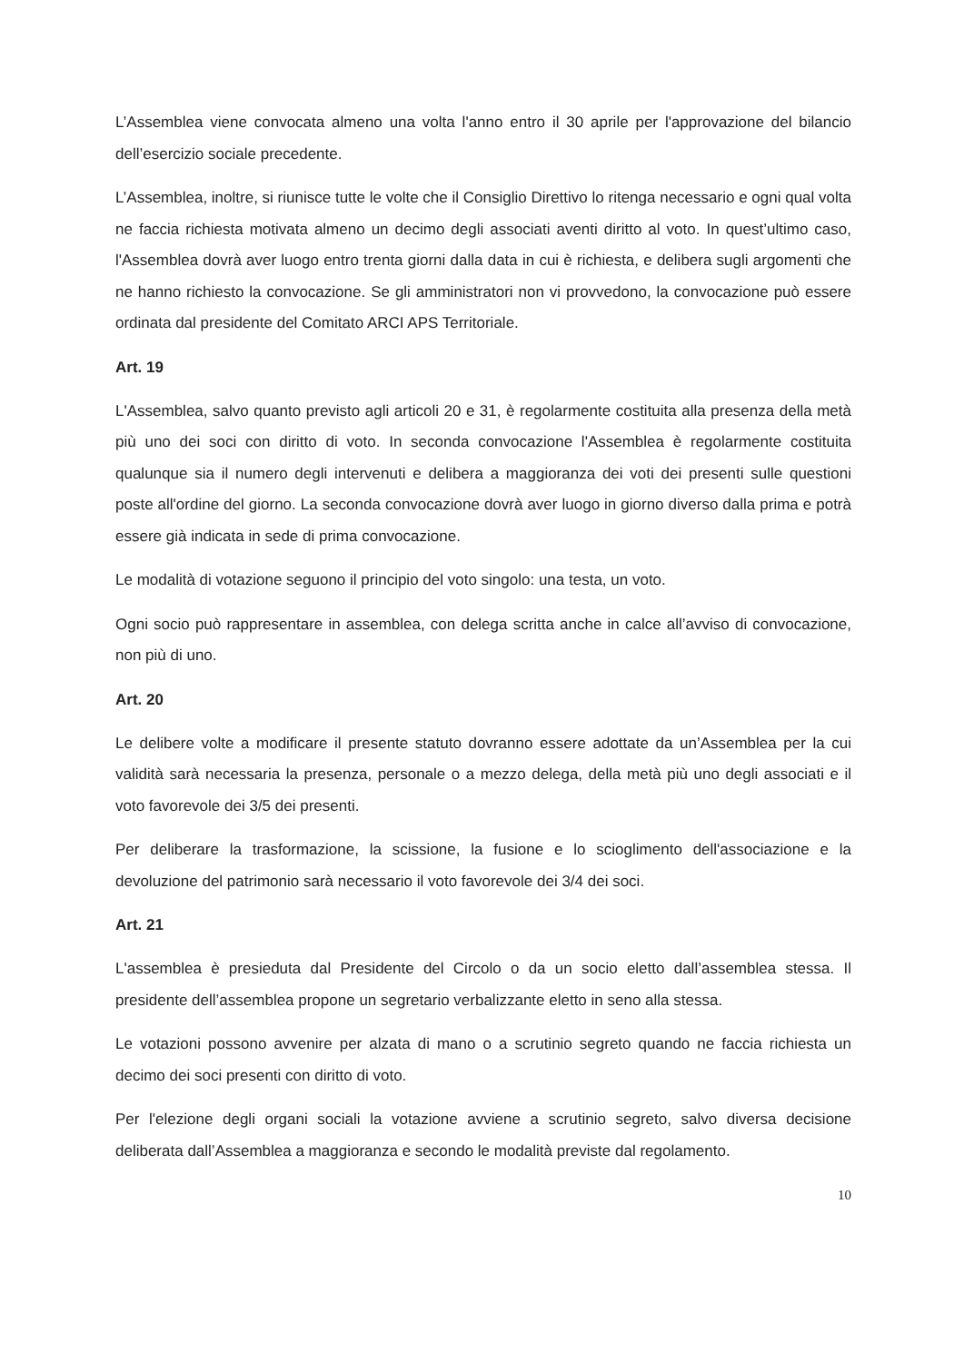L’Assemblea viene convocata almeno una volta l'anno entro il 30 aprile per l'approvazione del bilancio dell’esercizio sociale precedente.
L’Assemblea, inoltre, si riunisce tutte le volte che il Consiglio Direttivo lo ritenga necessario e ogni qual volta ne faccia richiesta motivata almeno un decimo degli associati aventi diritto al voto. In quest’ultimo caso, l'Assemblea dovrà aver luogo entro trenta giorni dalla data in cui è richiesta, e delibera sugli argomenti che ne hanno richiesto la convocazione. Se gli amministratori non vi provvedono, la convocazione può essere ordinata dal presidente del Comitato ARCI APS Territoriale.
Art. 19
L'Assemblea, salvo quanto previsto agli articoli 20 e 31, è regolarmente costituita alla presenza della metà più uno dei soci con diritto di voto. In seconda convocazione l'Assemblea è regolarmente costituita qualunque sia il numero degli intervenuti e delibera a maggioranza dei voti dei presenti sulle questioni poste all'ordine del giorno. La seconda convocazione dovrà aver luogo in giorno diverso dalla prima e potrà essere già indicata in sede di prima convocazione.
Le modalità di votazione seguono il principio del voto singolo: una testa, un voto.
Ogni socio può rappresentare in assemblea, con delega scritta anche in calce all’avviso di convocazione, non più di uno.
Art. 20
Le delibere volte a modificare il presente statuto dovranno essere adottate da un’Assemblea per la cui validità sarà necessaria la presenza, personale o a mezzo delega, della metà più uno degli associati e il voto favorevole dei 3/5 dei presenti.
Per deliberare la trasformazione, la scissione, la fusione e lo scioglimento dell'associazione e la devoluzione del patrimonio sarà necessario il voto favorevole dei 3/4 dei soci.
Art. 21
L'assemblea è presieduta dal Presidente del Circolo o da un socio eletto dall’assemblea stessa. Il presidente dell’assemblea propone un segretario verbalizzante eletto in seno alla stessa.
Le votazioni possono avvenire per alzata di mano o a scrutinio segreto quando ne faccia richiesta un decimo dei soci presenti con diritto di voto.
Per l'elezione degli organi sociali la votazione avviene a scrutinio segreto, salvo diversa decisione deliberata dall’Assemblea a maggioranza e secondo le modalità previste dal regolamento.
10